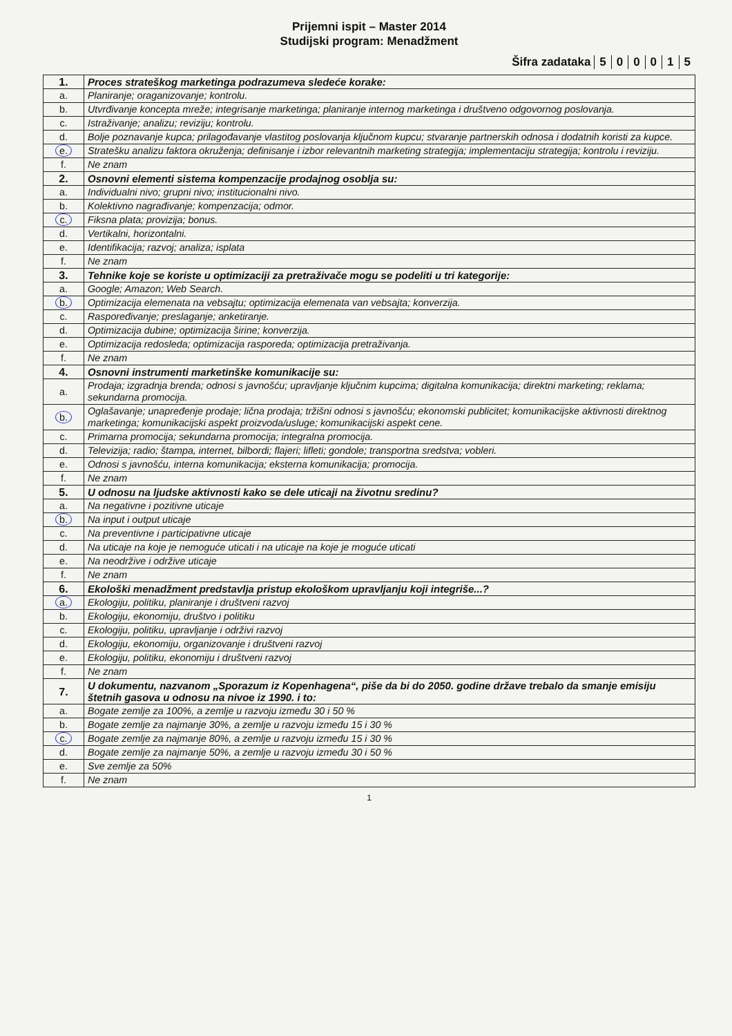Prijemni ispit – Master 2014
Studijski program: Menadžment
Šifra zadataka 500015
| 1. | Proces strateškog marketinga podrazumeva sledeće korake: |
| a. | Planiranje; oraganizovanje; kontrolu. |
| b. | Utvrđivanje koncepta mreže; integrisanje marketinga; planiranje internog marketinga i društveno odgovornog poslovanja. |
| c. | Istraživanje; analizu; reviziju; kontrolu. |
| d. | Bolje poznavanje kupca; prilagođavanje vlastitog poslovanja ključnom kupcu; stvaranje partnerskih odnosa i dodatnih koristi za kupce. |
| e. | Stratešku analizu faktora okruženja; definisanje i izbor relevantnih marketing strategija; implementaciju strategija; kontrolu i reviziju. |
| f. | Ne znam |
| 2. | Osnovni elementi sistema kompenzacije prodajnog osoblja su: |
| a. | Individualni nivo; grupni nivo; institucionalni nivo. |
| b. | Kolektivno nagrađivanje; kompenzacija; odmor. |
| c. | Fiksna plata; provizija; bonus. |
| d. | Vertikalni, horizontalni. |
| e. | Identifikacija; razvoj; analiza; isplata |
| f. | Ne znam |
| 3. | Tehnike koje se koriste u optimizaciji za pretraživače mogu se podeliti u tri kategorije: |
| a. | Google; Amazon; Web Search. |
| b. | Optimizacija elemenata na vebsajtu; optimizacija elemenata van vebsajta; konverzija. |
| c. | Raspoređivanje; preslaganje; anketiranje. |
| d. | Optimizacija dubine; optimizacija širine; konverzija. |
| e. | Optimizacija redosleda; optimizacija rasporeda; optimizacija pretraživanja. |
| f. | Ne znam |
| 4. | Osnovni instrumenti marketinške komunikacije su: |
| a. | Prodaja; izgradnja brenda; odnosi s javnošću; upravljanje ključnim kupcima; digitalna komunikacija; direktni marketing; reklama; sekundarna promocija. |
| b. | Oglašavanje; unapređenje prodaje; lična prodaja; tržišni odnosi s javnošću; ekonomski publicitet; komunikacijske aktivnosti direktnog marketinga; komunikacijski aspekt proizvoda/usluge; komunikacijski aspekt cene. |
| c. | Primarna promocija; sekundarna promocija; integralna promocija. |
| d. | Televizija; radio; štampa, internet, bilbordi; flajeri; lifleti; gondole; transportna sredstva; vobleri. |
| e. | Odnosi s javnošću, interna komunikacija; eksterna komunikacija; promocija. |
| f. | Ne znam |
| 5. | U odnosu na ljudske aktivnosti kako se dele uticaji na životnu sredinu? |
| a. | Na negativne i pozitivne uticaje |
| b. | Na input i output uticaje |
| c. | Na preventivne i participativne uticaje |
| d. | Na uticaje na koje je nemoguće uticati i na uticaje na koje je moguće uticati |
| e. | Na neodržive i održive uticaje |
| f. | Ne znam |
| 6. | Ekološki menadžment predstavlja pristup ekološkom upravljanju koji integriše...? |
| a. | Ekologiju, politiku, planiranje i društveni razvoj |
| b. | Ekologiju, ekonomiju, društvo i politiku |
| c. | Ekologiju, politiku, upravljanje i održivi razvoj |
| d. | Ekologiju, ekonomiju, organizovanje i društveni razvoj |
| e. | Ekologiju, politiku, ekonomiju i društveni razvoj |
| f. | Ne znam |
| 7. | U dokumentu, nazvanom „Sporazum iz Kopenhagena“, piše da bi do 2050. godine države trebalo da smanje emisiju štetnih gasova u odnosu na nivoe iz 1990. i to: |
| a. | Bogate zemlje za 100%, a zemlje u razvoju između 30 i 50 % |
| b. | Bogate zemlje za najmanje 30%, a zemlje u razvoju između 15 i 30 % |
| c. | Bogate zemlje za najmanje 80%, a zemlje u razvoju između 15 i 30 % |
| d. | Bogate zemlje za najmanje 50%, a zemlje u razvoju između 30 i 50 % |
| e. | Sve zemlje za 50% |
| f. | Ne znam |
1